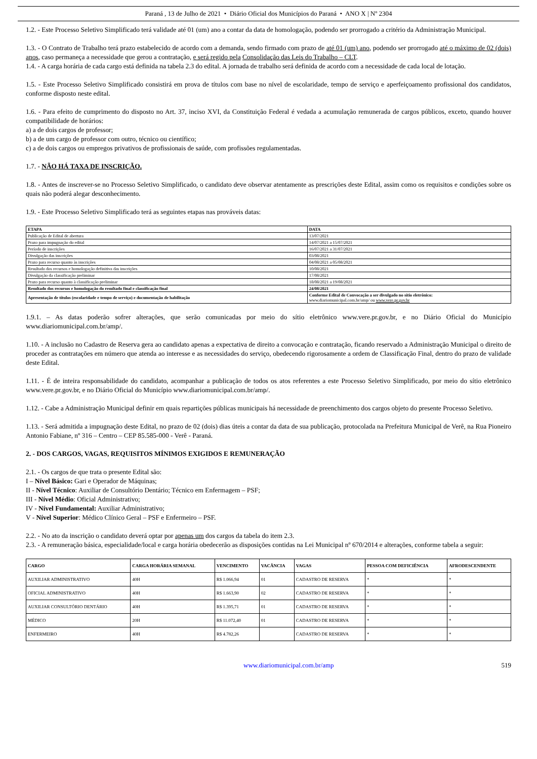Paraná , 13 de Julho de 2021 • Diário Oficial dos Municípios do Paraná • ANO X | Nº 2304
1.2. - Este Processo Seletivo Simplificado terá validade até 01 (um) ano a contar da data de homologação, podendo ser prorrogado a critério da Administração Municipal.
1.3. - O Contrato de Trabalho terá prazo estabelecido de acordo com a demanda, sendo firmado com prazo de até 01 (um) ano, podendo ser prorrogado até o máximo de 02 (dois) anos, caso permaneça a necessidade que gerou a contratação, e será regido pela Consolidação das Leis do Trabalho – CLT.
1.4. - A carga horária de cada cargo está definida na tabela 2.3 do edital. A jornada de trabalho será definida de acordo com a necessidade de cada local de lotação.
1.5. - Este Processo Seletivo Simplificado consistirá em prova de títulos com base no nível de escolaridade, tempo de serviço e aperfeiçoamento profissional dos candidatos, conforme disposto neste edital.
1.6. - Para efeito de cumprimento do disposto no Art. 37, inciso XVI, da Constituição Federal é vedada a acumulação remunerada de cargos públicos, exceto, quando houver compatibilidade de horários:
a) a de dois cargos de professor;
b) a de um cargo de professor com outro, técnico ou científico;
c) a de dois cargos ou empregos privativos de profissionais de saúde, com profissões regulamentadas.
1.7. - NÃO HÁ TAXA DE INSCRIÇÃO.
1.8. - Antes de inscrever-se no Processo Seletivo Simplificado, o candidato deve observar atentamente as prescrições deste Edital, assim como os requisitos e condições sobre os quais não poderá alegar desconhecimento.
1.9. - Este Processo Seletivo Simplificado terá as seguintes etapas nas prováveis datas:
| ETAPA | DATA |
| --- | --- |
| Publicação de Edital de abertura | 13/07/2021 |
| Prazo para impugnação do edital | 14/07/2021 a 15/07/2021 |
| Período de inscrições | 16/07/2021 a 31/07/2021 |
| Divulgação das inscrições | 03/08/2021 |
| Prazo para recurso quanto às inscrições | 04/08/2021 a 05/08/2021 |
| Resultado dos recursos e homologação definitiva das inscrições | 10/08/2021 |
| Divulgação da classificação preliminar | 17/08/2021 |
| Prazo para recurso quanto à classificação preliminar | 18/08/2021 a 19/08/2021 |
| Resultado dos recursos e homologação do resultado final e classificação final | 24/08/2021 |
| Apresentação de títulos (escolaridade e tempo de serviço) e documentação de habilitação | Conforme Edital de Convocação a ser divulgado no sítio eletrônico: www.diariomunicipal.com.br/amp/ ou www.vere.pr.gov.br |
1.9.1. – As datas poderão sofrer alterações, que serão comunicadas por meio do sítio eletrônico www.vere.pr.gov.br, e no Diário Oficial do Município www.diariomunicipal.com.br/amp/.
1.10. - A inclusão no Cadastro de Reserva gera ao candidato apenas a expectativa de direito a convocação e contratação, ficando reservado a Administração Municipal o direito de proceder as contratações em número que atenda ao interesse e as necessidades do serviço, obedecendo rigorosamente a ordem de Classificação Final, dentro do prazo de validade deste Edital.
1.11. - É de inteira responsabilidade do candidato, acompanhar a publicação de todos os atos referentes a este Processo Seletivo Simplificado, por meio do sítio eletrônico www.vere.pr.gov.br, e no Diário Oficial do Município www.diariomunicipal.com.br/amp/.
1.12. - Cabe a Administração Municipal definir em quais repartições públicas municipais há necessidade de preenchimento dos cargos objeto do presente Processo Seletivo.
1.13. - Será admitida a impugnação deste Edital, no prazo de 02 (dois) dias úteis a contar da data de sua publicação, protocolada na Prefeitura Municipal de Verê, na Rua Pioneiro Antonio Fabiane, nº 316 – Centro – CEP 85.585-000 - Verê - Paraná.
2. - DOS CARGOS, VAGAS, REQUISITOS MÍNIMOS EXIGIDOS E REMUNERAÇÃO
2.1. - Os cargos de que trata o presente Edital são:
I – Nível Básico: Gari e Operador de Máquinas;
II - Nível Técnico: Auxiliar de Consultório Dentário; Técnico em Enfermagem – PSF;
III - Nível Médio: Oficial Administrativo;
IV - Nível Fundamental: Auxiliar Administrativo;
V - Nível Superior: Médico Clínico Geral – PSF e Enfermeiro – PSF.
2.2. - No ato da inscrição o candidato deverá optar por apenas um dos cargos da tabela do item 2.3.
2.3. - A remuneração básica, especialidade/local e carga horária obedecerão as disposições contidas na Lei Municipal nº 670/2014 e alterações, conforme tabela a seguir:
| CARGO | CARGA HORÁRIA SEMANAL | VENCIMENTO | VACÂNCIA | VAGAS | PESSOA COM DEFICIÊNCIA | AFRODESCENDENTE |
| --- | --- | --- | --- | --- | --- | --- |
| AUXILIAR ADMINISTRATIVO | 40H | R$ 1.066,94 | 01 | CADASTRO DE RESERVA | * | * |
| OFICIAL ADMINISTRATIVO | 40H | R$ 1.663,90 | 02 | CADASTRO DE RESERVA | * | * |
| AUXILIAR CONSULTÓRIO DENTÁRIO | 40H | R$ 1.395,71 | 01 | CADASTRO DE RESERVA | * | * |
| MÉDICO | 20H | R$ 11.072,40 | 01 | CADASTRO DE RESERVA | * | * |
| ENFERMEIRO | 40H | R$ 4.782,26 | | CADASTRO DE RESERVA | * | * |
www.diariomunicipal.com.br/amp 519